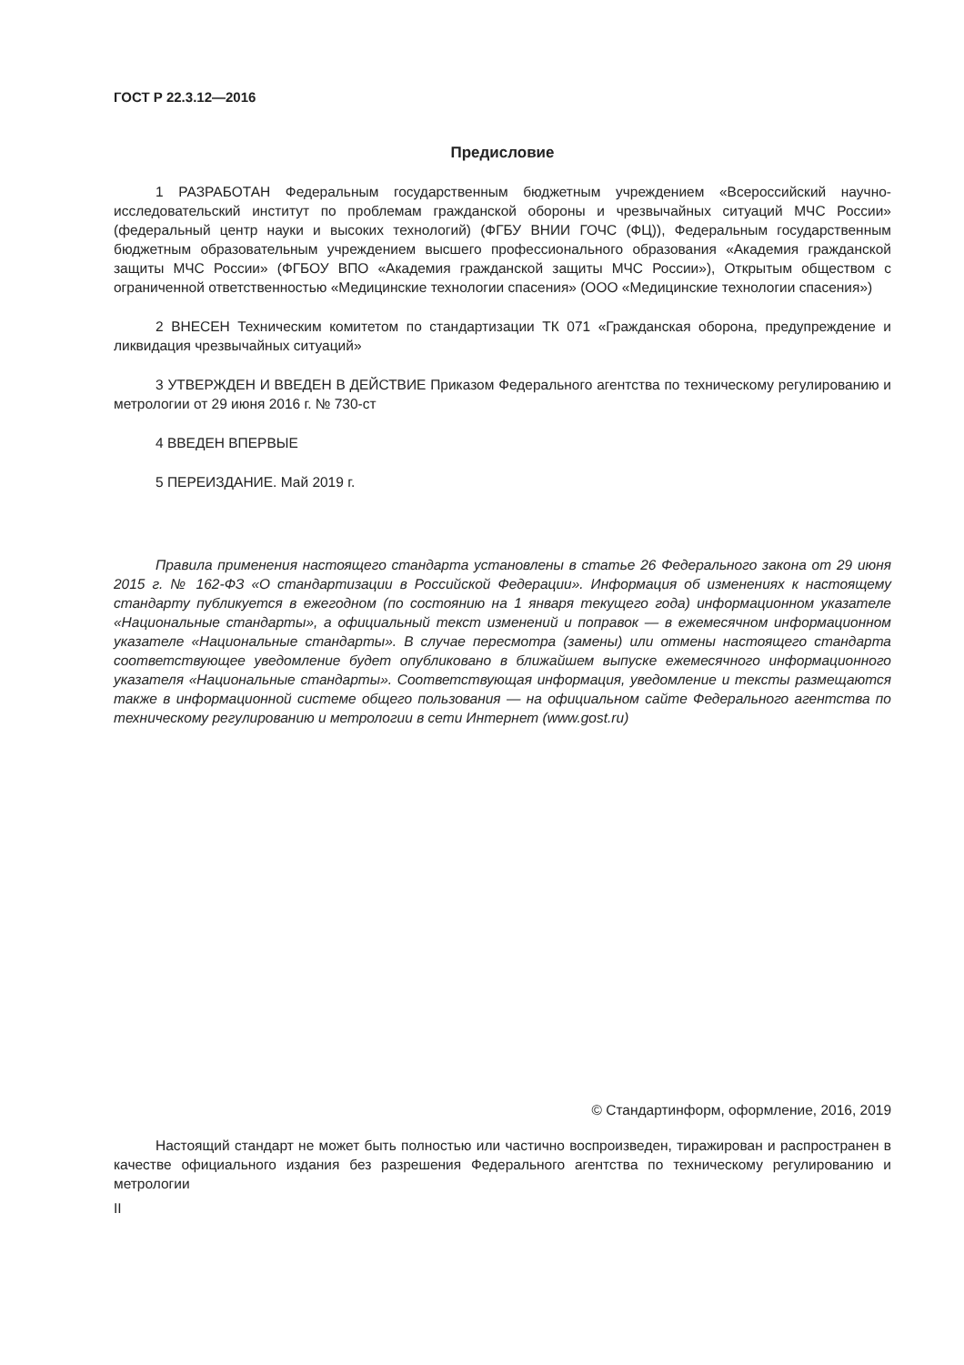ГОСТ Р 22.3.12—2016
Предисловие
1 РАЗРАБОТАН Федеральным государственным бюджетным учреждением «Всероссийский научно-исследовательский институт по проблемам гражданской обороны и чрезвычайных ситуаций МЧС России» (федеральный центр науки и высоких технологий) (ФГБУ ВНИИ ГОЧС (ФЦ)), Федеральным государственным бюджетным образовательным учреждением высшего профессионального образования «Академия гражданской защиты МЧС России» (ФГБОУ ВПО «Академия гражданской защиты МЧС России»), Открытым обществом с ограниченной ответственностью «Медицинские технологии спасения» (ООО «Медицинские технологии спасения»)
2 ВНЕСЕН Техническим комитетом по стандартизации ТК 071 «Гражданская оборона, предупреждение и ликвидация чрезвычайных ситуаций»
3 УТВЕРЖДЕН И ВВЕДЕН В ДЕЙСТВИЕ Приказом Федерального агентства по техническому регулированию и метрологии от 29 июня 2016 г. № 730-ст
4 ВВЕДЕН ВПЕРВЫЕ
5 ПЕРЕИЗДАНИЕ. Май 2019 г.
Правила применения настоящего стандарта установлены в статье 26 Федерального закона от 29 июня 2015 г. № 162-ФЗ «О стандартизации в Российской Федерации». Информация об изменениях к настоящему стандарту публикуется в ежегодном (по состоянию на 1 января текущего года) информационном указателе «Национальные стандарты», а официальный текст изменений и поправок — в ежемесячном информационном указателе «Национальные стандарты». В случае пересмотра (замены) или отмены настоящего стандарта соответствующее уведомление будет опубликовано в ближайшем выпуске ежемесячного информационного указателя «Национальные стандарты». Соответствующая информация, уведомление и тексты размещаются также в информационной системе общего пользования — на официальном сайте Федерального агентства по техническому регулированию и метрологии в сети Интернет (www.gost.ru)
© Стандартинформ, оформление, 2016, 2019
Настоящий стандарт не может быть полностью или частично воспроизведен, тиражирован и распространен в качестве официального издания без разрешения Федерального агентства по техническому регулированию и метрологии
II